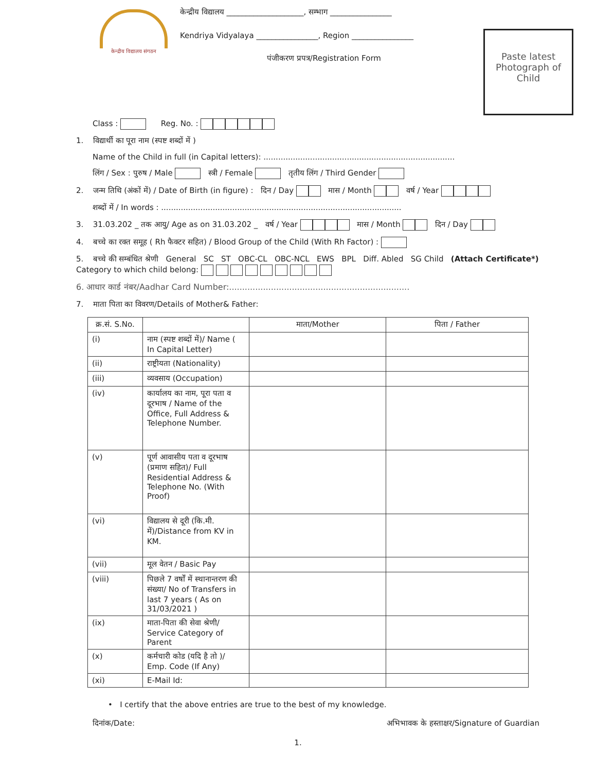केन्द्रीय विद्यालय संगठन
केन्द्रीय विद्यालय ____________________, सम्भाग ________________
Kendriya Vidyalaya ________________, Region ________________
पंजीकरण प्रपत्र/Registration Form
Paste latest Photograph of Child
Class : Reg. No. :
1. विद्यार्थी का पूरा नाम (स्पष्ट शब्दों में )
Name of the Child in full (in Capital letters): ..............................................................................
लिंग / Sex : पुरुष / Male स्त्री / Female तृतीय लिंग / Third Gender
2. जन्म तिथि (अंकों में) / Date of Birth (in figure) : दिन / Day मास / Month वर्ष / Year
शब्दों में / In words : ..................................................................................................
3. 31.03.202 _ तक आयु/ Age as on 31.03.202 _ वर्ष / Year मास / Month दिन / Day
4. बच्चे का रक्त समूह ( Rh फैक्टर सहित) / Blood Group of the Child (With Rh Factor) :
5. बच्चे की सम्बंधित श्रेणी General SC ST OBC-CL OBC-NCL EWS BPL Diff. Abled SG Child (Attach Certificate*)
Category to which child belong:
6. आधार कार्ड नंबर/Aadhar Card Number:.....................................................................
7. माता पिता का विवरण/Details of Mother& Father:
| क्र.सं. S.No. | | माता/Mother | पिता / Father |
| --- | --- | --- | --- |
| (i) | नाम (स्पष्ट शब्दों में)/ Name ( In Capital Letter) | | |
| (ii) | राष्ट्रीयता (Nationality) | | |
| (iii) | व्यवसाय (Occupation) | | |
| (iv) | कार्यालय का नाम, पूरा पता व दूरभाष / Name of the Office, Full Address & Telephone Number. | | |
| (v) | पूर्ण आवासीय पता व दूरभाष (प्रमाण सहित)/ Full Residential Address & Telephone No. (With Proof) | | |
| (vi) | विद्यालय से दूरी (कि.मी. में)/Distance from KV in KM. | | |
| (vii) | मूल वेतन / Basic Pay | | |
| (viii) | पिछले 7 वर्षों में स्थानान्तरण की संख्या/ No of Transfers in last 7 years ( As on 31/03/2021 ) | | |
| (ix) | माता-पिता की सेवा श्रेणी/ Service Category of Parent | | |
| (x) | कर्मचारी कोड (यदि है तो )/ Emp. Code (If Any) | | |
| (xi) | E-Mail Id: | | |
• I certify that the above entries are true to the best of my knowledge.
दिनांक/Date: अभिभावक के हस्ताक्षर/Signature of Guardian
1.